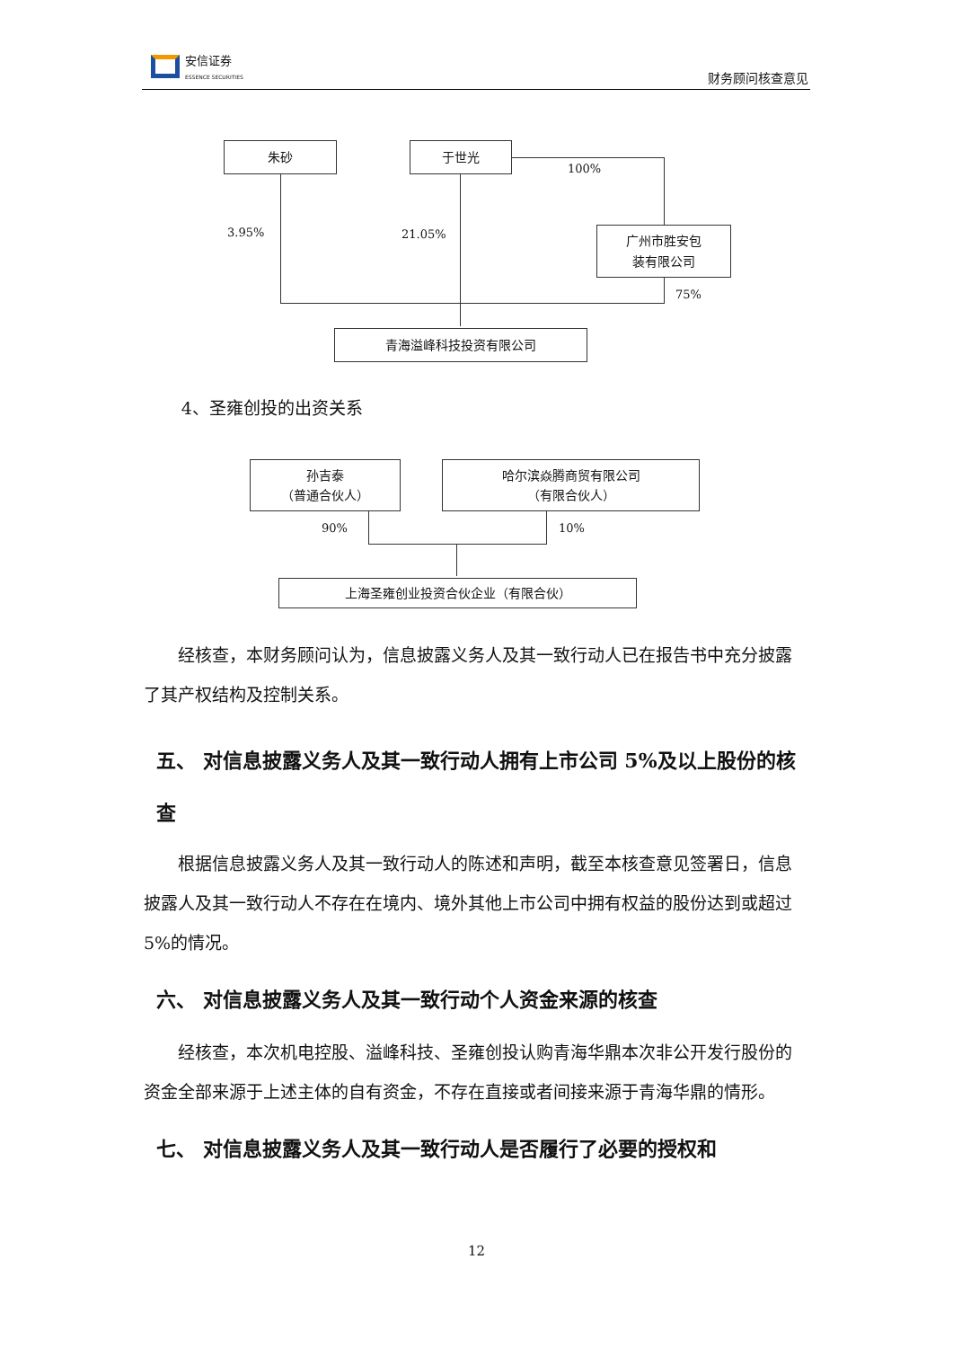安信证券
ESSENCE SECURITIES
财务顾问核查意见
朱砂 于世光
广州市胜安包
装有限公司
青海溢峰科技投资有限公司
100%
3.95% 21.05%
75%
4、圣雍创投的出资关系
孙吉泰
（普通合伙人）
哈尔滨焱腾商贸有限公司
（有限合伙人）
上海圣雍创业投资合伙企业（有限合伙）
90% 10%
经核查，本财务顾问认为，信息披露义务人及其一致行动人已在报告书中充分披露了其产权结构及控制关系。
五、 对信息披露义务人及其一致行动人拥有上市公司 5%及以上股份的核查
根据信息披露义务人及其一致行动人的陈述和声明，截至本核查意见签署日，信息披露人及其一致行动人不存在在境内、境外其他上市公司中拥有权益的股份达到或超过 5%的情况。
六、 对信息披露义务人及其一致行动个人资金来源的核查
经核查，本次机电控股、溢峰科技、圣雍创投认购青海华鼎本次非公开发行股份的资金全部来源于上述主体的自有资金，不存在直接或者间接来源于青海华鼎的情形。
七、 对信息披露义务人及其一致行动人是否履行了必要的授权和
12